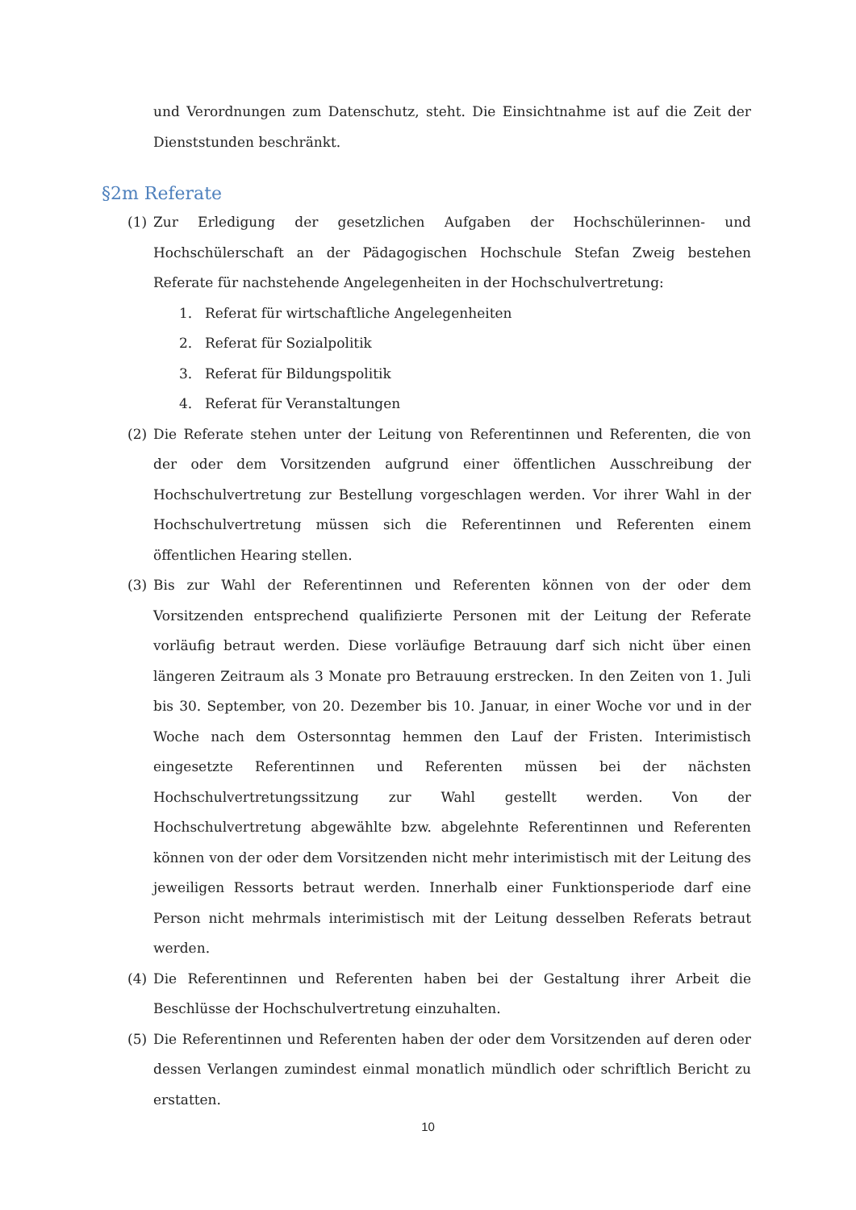und Verordnungen zum Datenschutz, steht. Die Einsichtnahme ist auf die Zeit der Dienststunden beschränkt.
§2m Referate
(1) Zur Erledigung der gesetzlichen Aufgaben der Hochschülerinnen- und Hochschülerschaft an der Pädagogischen Hochschule Stefan Zweig bestehen Referate für nachstehende Angelegenheiten in der Hochschulvertretung:
1. Referat für wirtschaftliche Angelegenheiten
2. Referat für Sozialpolitik
3. Referat für Bildungspolitik
4. Referat für Veranstaltungen
(2) Die Referate stehen unter der Leitung von Referentinnen und Referenten, die von der oder dem Vorsitzenden aufgrund einer öffentlichen Ausschreibung der Hochschulvertretung zur Bestellung vorgeschlagen werden. Vor ihrer Wahl in der Hochschulvertretung müssen sich die Referentinnen und Referenten einem öffentlichen Hearing stellen.
(3) Bis zur Wahl der Referentinnen und Referenten können von der oder dem Vorsitzenden entsprechend qualifizierte Personen mit der Leitung der Referate vorläufig betraut werden. Diese vorläufige Betrauung darf sich nicht über einen längeren Zeitraum als 3 Monate pro Betrauung erstrecken. In den Zeiten von 1. Juli bis 30. September, von 20. Dezember bis 10. Januar, in einer Woche vor und in der Woche nach dem Ostersonntag hemmen den Lauf der Fristen. Interimistisch eingesetzte Referentinnen und Referenten müssen bei der nächsten Hochschulvertretungssitzung zur Wahl gestellt werden. Von der Hochschulvertretung abgewählte bzw. abgelehnte Referentinnen und Referenten können von der oder dem Vorsitzenden nicht mehr interimistisch mit der Leitung des jeweiligen Ressorts betraut werden. Innerhalb einer Funktionsperiode darf eine Person nicht mehrmals interimistisch mit der Leitung desselben Referats betraut werden.
(4) Die Referentinnen und Referenten haben bei der Gestaltung ihrer Arbeit die Beschlüsse der Hochschulvertretung einzuhalten.
(5) Die Referentinnen und Referenten haben der oder dem Vorsitzenden auf deren oder dessen Verlangen zumindest einmal monatlich mündlich oder schriftlich Bericht zu erstatten.
10